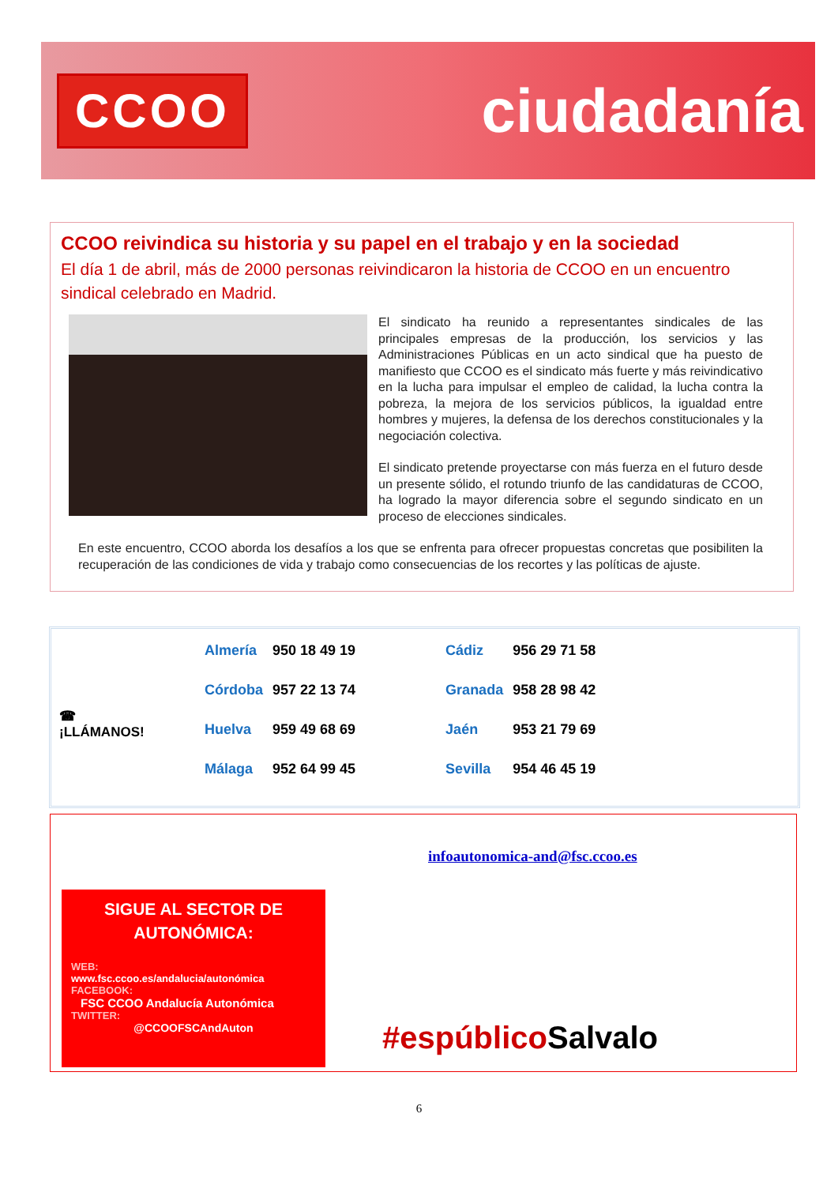CCOO
ciudadanía
CCOO reivindica su historia y su papel en el trabajo y en la sociedad
El día 1 de abril, más de 2000 personas reivindicaron la historia de CCOO en un encuentro sindical celebrado en Madrid.
El sindicato ha reunido a representantes sindicales de las principales empresas de la producción, los servicios y las Administraciones Públicas en un acto sindical que ha puesto de manifiesto que CCOO es el sindicato más fuerte y más reivindicativo en la lucha para impulsar el empleo de calidad, la lucha contra la pobreza, la mejora de los servicios públicos, la igualdad entre hombres y mujeres, la defensa de los derechos constitucionales y la negociación colectiva.
El sindicato pretende proyectarse con más fuerza en el futuro desde un presente sólido, el rotundo triunfo de las candidaturas de CCOO, ha logrado la mayor diferencia sobre el segundo sindicato en un proceso de elecciones sindicales.
En este encuentro, CCOO aborda los desafíos a los que se enfrenta para ofrecer propuestas concretas que posibiliten la recuperación de las condiciones de vida y trabajo como consecuencias de los recortes y las políticas de ajuste.
☎
¡LLÁMANOS!
| Almería | 950 18 49 19 | | Cádiz | 956 29 71 58 |
| Córdoba | 957 22 13 74 | | Granada | 958 28 98 42 |
| Huelva | 959 49 68 69 | | Jaén | 953 21 79 69 |
| Málaga | 952 64 99 45 | | Sevilla | 954 46 45 19 |
SIGUE AL SECTOR DE AUTONÓMICA:
WEB:
www.fsc.ccoo.es/andalucia/autonómica
FACEBOOK:
FSC CCOO Andalucía Autonómica
TWITTER:
@CCOOFSCAndAuton
infoautonomica-and@fsc.ccoo.es
#espúblico Salvalo
6